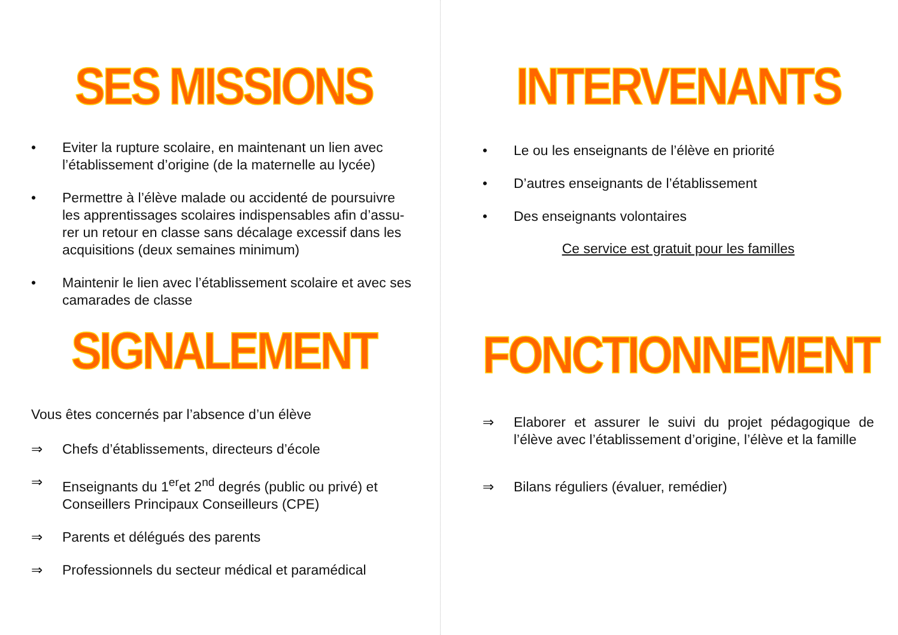SES MISSIONS
• Eviter la rupture scolaire, en maintenant un lien avec l’établissement d’origine (de la maternelle au lycée)
• Permettre à l’élève malade ou accidenté de poursuivre les apprentissages scolaires indispensables afin d’assu-rer un retour en classe sans décalage excessif dans les acquisitions (deux semaines minimum)
• Maintenir le lien avec l’établissement scolaire et avec ses camarades de classe
SIGNALEMENT
Vous êtes concernés par l’absence d’un élève
⇒ Chefs d’établissements, directeurs d’école
⇒ Enseignants du 1<sup>er</sup>et 2<sup>nd</sup> degrés (public ou privé) et Conseillers Principaux Conseilleurs (CPE)
⇒ Parents et délégués des parents
⇒ Professionnels du secteur médical et paramédical
INTERVENANTS
• Le ou les enseignants de l’élève en priorité
• D’autres enseignants de l’établissement
• Des enseignants volontaires
Ce service est gratuit pour les familles
FONCTIONNEMENT
⇒ Elaborer et assurer le suivi du projet pédagogique de l’élève avec l’établissement d’origine, l’élève et la famille
⇒ Bilans réguliers (évaluer, remédier)